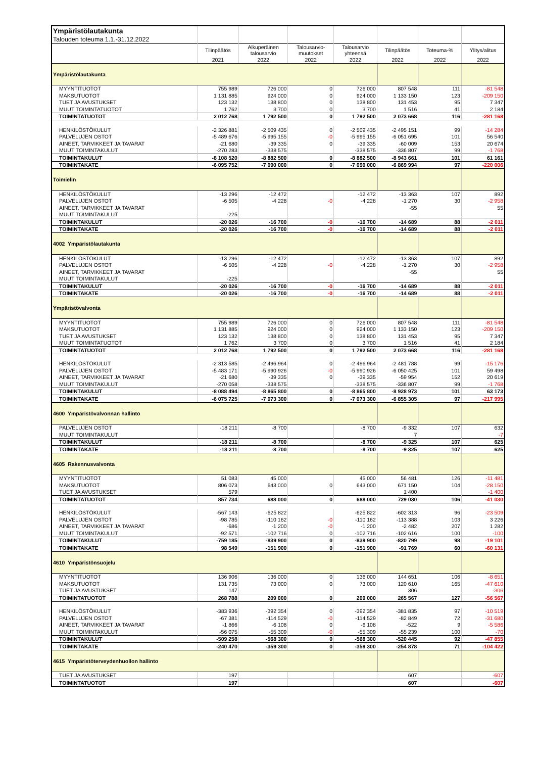| Ympäristölautakunta | | | | | | | |
| Talouden toteuma 1.1.-31.12.2022 | | | | | | | |
| | Tilinpäätös | Alkuperäinen talousarvio | Talousarvio- muutokset | Talousarvio yhteensä | Tilinpäätös | Toteuma-% | Ylitys/alitus |
| | 2021 | 2022 | 2022 | 2022 | 2022 | 2022 | 2022 |
| Ympäristölautakunta | | | | | | | |
| MYYNTITUOTOT | 755 989 | 726 000 | 0 | 726 000 | 807 548 | 111 | -81 548 |
| MAKSUTUOTOT | 1 131 885 | 924 000 | 0 | 924 000 | 1 133 150 | 123 | -209 150 |
| TUET JA AVUSTUKSET | 123 132 | 138 800 | 0 | 138 800 | 131 453 | 95 | 7 347 |
| MUUT TOIMINTATUOTOT | 1 762 | 3 700 | 0 | 3 700 | 1 516 | 41 | 2 184 |
| TOIMINTATUOTOT | 2 012 768 | 1 792 500 | 0 | 1 792 500 | 2 073 668 | 116 | -281 168 |
| HENKILÖSTÖKULUT | -2 326 881 | -2 509 435 | 0 | -2 509 435 | -2 495 151 | 99 | -14 284 |
| PALVELUJEN OSTOT | -5 489 676 | -5 995 155 | -0 | -5 995 155 | -6 051 695 | 101 | 56 540 |
| AINEET, TARVIKKEET JA TAVARAT | -21 680 | -39 335 | 0 | -39 335 | -60 009 | 153 | 20 674 |
| MUUT TOIMINTAKULUT | -270 283 | -338 575 | | -338 575 | -336 807 | 99 | -1 768 |
| TOIMINTAKULUT | -8 108 520 | -8 882 500 | 0 | -8 882 500 | -8 943 661 | 101 | 61 161 |
| TOIMINTAKATE | -6 095 752 | -7 090 000 | 0 | -7 090 000 | -6 869 994 | 97 | -220 006 |
| Toimielin | | | | | | | |
| HENKILÖSTÖKULUT | -13 296 | -12 472 | | -12 472 | -13 363 | 107 | 892 |
| PALVELUJEN OSTOT | -6 505 | -4 228 | -0 | -4 228 | -1 270 | 30 | -2 958 |
| AINEET, TARVIKKEET JA TAVARAT | | | | | -55 | | 55 |
| MUUT TOIMINTAKULUT | -225 | | | | | | |
| TOIMINTAKULUT | -20 026 | -16 700 | -0 | -16 700 | -14 689 | 88 | -2 011 |
| TOIMINTAKATE | -20 026 | -16 700 | -0 | -16 700 | -14 689 | 88 | -2 011 |
| 4002 Ympäristölautakunta | | | | | | | |
| HENKILÖSTÖKULUT | -13 296 | -12 472 | | -12 472 | -13 363 | 107 | 892 |
| PALVELUJEN OSTOT | -6 505 | -4 228 | -0 | -4 228 | -1 270 | 30 | -2 958 |
| AINEET, TARVIKKEET JA TAVARAT | | | | | -55 | | 55 |
| MUUT TOIMINTAKULUT | -225 | | | | | | |
| TOIMINTAKULUT | -20 026 | -16 700 | -0 | -16 700 | -14 689 | 88 | -2 011 |
| TOIMINTAKATE | -20 026 | -16 700 | -0 | -16 700 | -14 689 | 88 | -2 011 |
| Ympäristövalvonta | | | | | | | |
| MYYNTITUOTOT | 755 989 | 726 000 | 0 | 726 000 | 807 548 | 111 | -81 548 |
| MAKSUTUOTOT | 1 131 885 | 924 000 | 0 | 924 000 | 1 133 150 | 123 | -209 150 |
| TUET JA AVUSTUKSET | 123 132 | 138 800 | 0 | 138 800 | 131 453 | 95 | 7 347 |
| MUUT TOIMINTATUOTOT | 1 762 | 3 700 | 0 | 3 700 | 1 516 | 41 | 2 184 |
| TOIMINTATUOTOT | 2 012 768 | 1 792 500 | 0 | 1 792 500 | 2 073 668 | 116 | -281 168 |
| HENKILÖSTÖKULUT | -2 313 585 | -2 496 964 | 0 | -2 496 964 | -2 481 788 | 99 | -15 176 |
| PALVELUJEN OSTOT | -5 483 171 | -5 990 926 | -0 | -5 990 926 | -6 050 425 | 101 | 59 498 |
| AINEET, TARVIKKEET JA TAVARAT | -21 680 | -39 335 | 0 | -39 335 | -59 954 | 152 | 20 619 |
| MUUT TOIMINTAKULUT | -270 058 | -338 575 | | -338 575 | -336 807 | 99 | -1 768 |
| TOIMINTAKULUT | -8 088 494 | -8 865 800 | 0 | -8 865 800 | -8 928 973 | 101 | 63 173 |
| TOIMINTAKATE | -6 075 725 | -7 073 300 | 0 | -7 073 300 | -6 855 305 | 97 | -217 995 |
| 4600 Ympäristövalvonnan hallinto | | | | | | | |
| PALVELUJEN OSTOT | -18 211 | -8 700 | | -8 700 | -9 332 | 107 | 632 |
| MUUT TOIMINTAKULUT | | | | | 7 | | -7 |
| TOIMINTAKULUT | -18 211 | -8 700 | | -8 700 | -9 325 | 107 | 625 |
| TOIMINTAKATE | -18 211 | -8 700 | | -8 700 | -9 325 | 107 | 625 |
| 4605 Rakennusvalvonta | | | | | | | |
| MYYNTITUOTOT | 51 083 | 45 000 | | 45 000 | 56 481 | 126 | -11 481 |
| MAKSUTUOTOT | 806 073 | 643 000 | 0 | 643 000 | 671 150 | 104 | -28 150 |
| TUET JA AVUSTUKSET | 579 | | | | 1 400 | | -1 400 |
| TOIMINTATUOTOT | 857 734 | 688 000 | 0 | 688 000 | 729 030 | 106 | -41 030 |
| HENKILÖSTÖKULUT | -567 143 | -625 822 | | -625 822 | -602 313 | 96 | -23 509 |
| PALVELUJEN OSTOT | -98 785 | -110 162 | -0 | -110 162 | -113 388 | 103 | 3 226 |
| AINEET, TARVIKKEET JA TAVARAT | -686 | -1 200 | -0 | -1 200 | -2 482 | 207 | 1 282 |
| MUUT TOIMINTAKULUT | -92 571 | -102 716 | 0 | -102 716 | -102 616 | 100 | -100 |
| TOIMINTAKULUT | -759 185 | -839 900 | 0 | -839 900 | -820 799 | 98 | -19 101 |
| TOIMINTAKATE | 98 549 | -151 900 | 0 | -151 900 | -91 769 | 60 | -60 131 |
| 4610 Ympäristönsuojelu | | | | | | | |
| MYYNTITUOTOT | 136 906 | 136 000 | 0 | 136 000 | 144 651 | 106 | -8 651 |
| MAKSUTUOTOT | 131 735 | 73 000 | 0 | 73 000 | 120 610 | 165 | -47 610 |
| TUET JA AVUSTUKSET | 147 | | | | 306 | | -306 |
| TOIMINTATUOTOT | 268 788 | 209 000 | 0 | 209 000 | 265 567 | 127 | -56 567 |
| HENKILÖSTÖKULUT | -383 936 | -392 354 | 0 | -392 354 | -381 835 | 97 | -10 519 |
| PALVELUJEN OSTOT | -67 381 | -114 529 | -0 | -114 529 | -82 849 | 72 | -31 680 |
| AINEET, TARVIKKEET JA TAVARAT | -1 866 | -6 108 | 0 | -6 108 | -522 | 9 | -5 586 |
| MUUT TOIMINTAKULUT | -56 075 | -55 309 | -0 | -55 309 | -55 239 | 100 | -70 |
| TOIMINTAKULUT | -509 258 | -568 300 | 0 | -568 300 | -520 445 | 92 | -47 855 |
| TOIMINTAKATE | -240 470 | -359 300 | 0 | -359 300 | -254 878 | 71 | -104 422 |
| 4615 Ympäristöterveydenhuollon hallinto | | | | | | | |
| TUET JA AVUSTUKSET | 197 | | | | 607 | | -607 |
| TOIMINTATUOTOT | 197 | | | | 607 | | -607 |